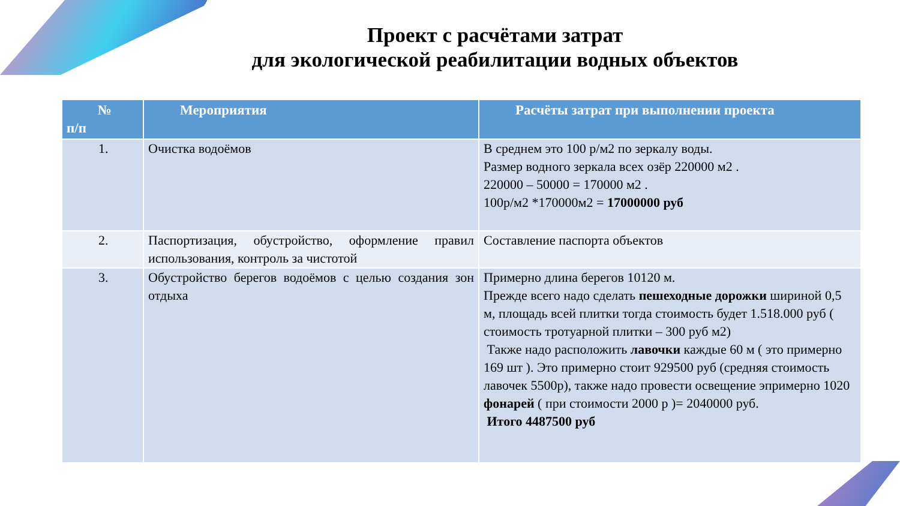Проект с расчётами затрат
для экологической реабилитации водных объектов
| № п/п | Мероприятия | Расчёты затрат при выполнении проекта |
| --- | --- | --- |
| 1. | Очистка водоёмов | В среднем это 100 р/м2 по зеркалу воды. Размер водного зеркала всех озёр 220000 м2 . 220000 – 50000 = 170000 м2 . 100р/м2 *170000м2 = 17000000 руб |
| 2. | Паспортизация, обустройство, оформление правил использования, контроль за чистотой | Составление паспорта объектов |
| 3. | Обустройство берегов водоёмов с целью создания зон отдыха | Примерно длина берегов 10120 м. Прежде всего надо сделать пешеходные дорожки шириной 0,5 м, площадь всей плитки тогда стоимость будет 1.518.000 руб ( стоимость тротуарной плитки – 300 руб м2) Также надо расположить лавочки каждые 60 м ( это примерно 169 шт ). Это примерно стоит 929500 руб (средняя стоимость лавочек 5500р), также надо провести освещение эпримерно 1020 фонарей ( при стоимости 2000 р )= 2040000 руб. Итого 4487500 руб |